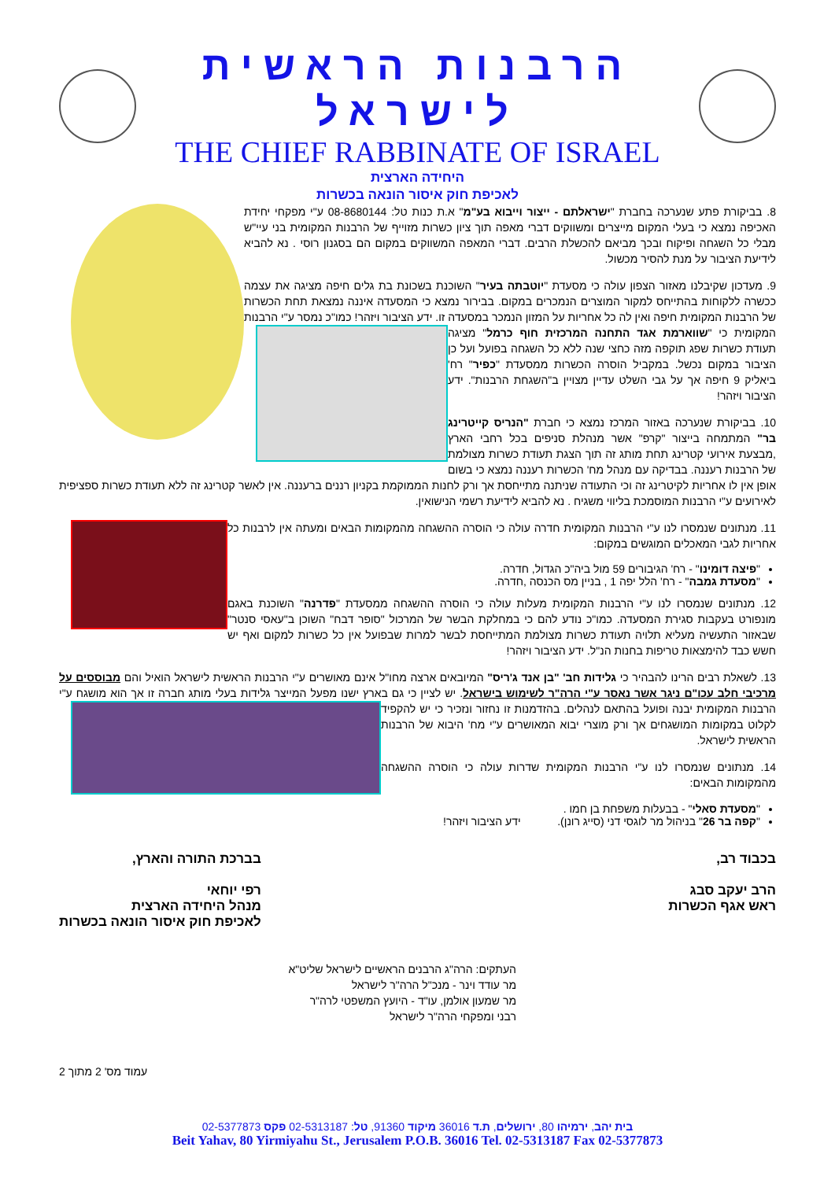הרבנות הראשית לישראל
THE CHIEF RABBINATE OF ISRAEL
היחידה הארצית
לאכיפת חוק איסור הונאה בכשרות
8. בביקורת פתע שנערכה בחברת "ישראלתם - ייצור וייבוא בע"מ" א.ת כנות טל: 08-8680144 ע"י מפקחי יחידת האכיפה נמצא כי בעלי המקום מייצרים ומשווקים דברי מאפה תוך ציון כשרות מזוייף של הרבנות המקומית בני עיי"ש מבלי כל השגחה ופיקוח ובכך מביאם להכשלת הרבים. דברי המאפה המשווקים במקום הם בסגנון רוסי . נא להביא לידיעת הציבור על מנת להסיר מכשול.
9. מעדכון שקיבלנו מאזור הצפון עולה כי מסעדת "יוטבתה בעיר" השוכנת בשכונת בת גלים חיפה מציגה את עצמה ככשרה ללקוחות בהתייחס למקור המוצרים הנמכרים במקום. בבירור נמצא כי המסעדה איננה נמצאת תחת הכשרות של הרבנות המקומית חיפה ואין לה כל אחריות על המזון הנמכר במסעדה זו. ידע הציבור ויזהר! כמו"כ נמסר ע"י הרבנות המקומית כי "שווארמת אגד התחנה המרכזית חוף כרמל" מציגה תעודת כשרות שפג תוקפה מזה כחצי שנה ללא כל השגחה בפועל ועל כן הציבור במקום נכשל. במקביל הוסרה הכשרות ממסעדת "כפיר" רח' ביאליק 9 חיפה אך על גבי השלט עדיין מצויין ב"השגחת הרבנות". ידע הציבור ויזהר!
10. בביקורת שנערכה באזור המרכז נמצא כי חברת "הנריס קייטרינג בר" המתמחה בייצור "קרפ" אשר מנהלת סניפים בכל רחבי הארץ ,מבצעת אירועי קטרינג תחת מותג זה תוך הצגת תעודת כשרות מצולמת של הרבנות רעננה. בבדיקה עם מנהל מח' הכשרות רעננה נמצא כי בשום אופן אין לו אחריות לקיטרינג זה וכי התעודה שניתנה מתייחסת אך ורק לחנות הממוקמת בקניון רננים ברעננה. אין לאשר קטרינג זה ללא תעודת כשרות ספציפית לאירועים ע"י הרבנות המוסמכת בליווי משגיח . נא להביא לידיעת רשמי הנישואין.
11. מנתונים שנמסרו לנו ע"י הרבנות המקומית חדרה עולה כי הוסרה ההשגחה מהמקומות הבאים ומעתה אין לרבנות כל אחריות לגבי המאכלים המוגשים במקום:
"פיצה דומינו" - רח' הגיבורים 59 מול ביה"כ הגדול, חדרה.
"מסעדת גמבה" - רח' הלל יפה 1 , בניין מס הכנסה ,חדרה.
12. מנתונים שנמסרו לנו ע"י הרבנות המקומית מעלות עולה כי הוסרה ההשגחה ממסעדת "פדרנה" השוכנת באגם מונפורט בעקבות סגירת המסעדה. כמו"כ נודע להם כי במחלקת הבשר של המרכול "סופר דבח" השוכן ב"עאסי סנטר" שבאזור התעשיה מעליא תלויה תעודת כשרות מצולמת המתייחסת לבשר למרות שבפועל אין כל כשרות למקום ואף יש חשש כבד להימצאות טריפות בחנות הנ"ל. ידע הציבור ויזהר!
13. לשאלת רבים הרינו להבהיר כי גלידות חב' "בן אנד ג'ריס" המיובאים ארצה מחו"ל אינם מאושרים ע"י הרבנות הראשית לישראל הואיל והם מבוססים על מרכיבי חלב עכו"ם ניגר אשר נאסר ע"י הרה"ר לשימוש בישראל. יש לציין כי גם בארץ ישנו מפעל המייצר גלידות בעלי מותג חברה זו אך הוא מושגח ע"י הרבנות המקומית יבנה ופועל בהתאם לנהלים. בהזדמנות זו נחזור ונזכיר כי יש להקפיד לקלוט במקומות המושגחים אך ורק מוצרי יבוא המאושרים ע"י מח' היבוא של הרבנות הראשית לישראל.
14. מנתונים שנמסרו לנו ע"י הרבנות המקומית שדרות עולה כי הוסרה ההשגחה מהמקומות הבאים:
"מסעדת סאלי" - בבעלות משפחת בן חמו .
"קפה בר 26" בניהול מר לוגסי דני (סייג רונן). ידע הציבור ויזהר!
בכבוד רב,
הרב יעקב סבג
ראש אגף הכשרות
בברכת התורה והארץ,
רפי יוחאי
מנהל היחידה הארצית
לאכיפת חוק איסור הונאה בכשרות
העתקים: הרה"ג הרבנים הראשיים לישראל שליט"א
מר עודד וינר - מנכ"ל הרה"ר לישראל
מר שמעון אולמן, עו"ד - היועץ המשפטי לרה"ר
רבני ומפקחי הרה"ר לישראל
עמוד מס' 2 מתוך 2
בית יהב, ירמיהו 80, ירושלים, ת.ד 36016 מיקוד 91360, טל: 02-5313187 פקס 02-5377873
Beit Yahav, 80 Yirmiyahu St., Jerusalem P.O.B. 36016 Tel. 02-5313187 Fax 02-5377873